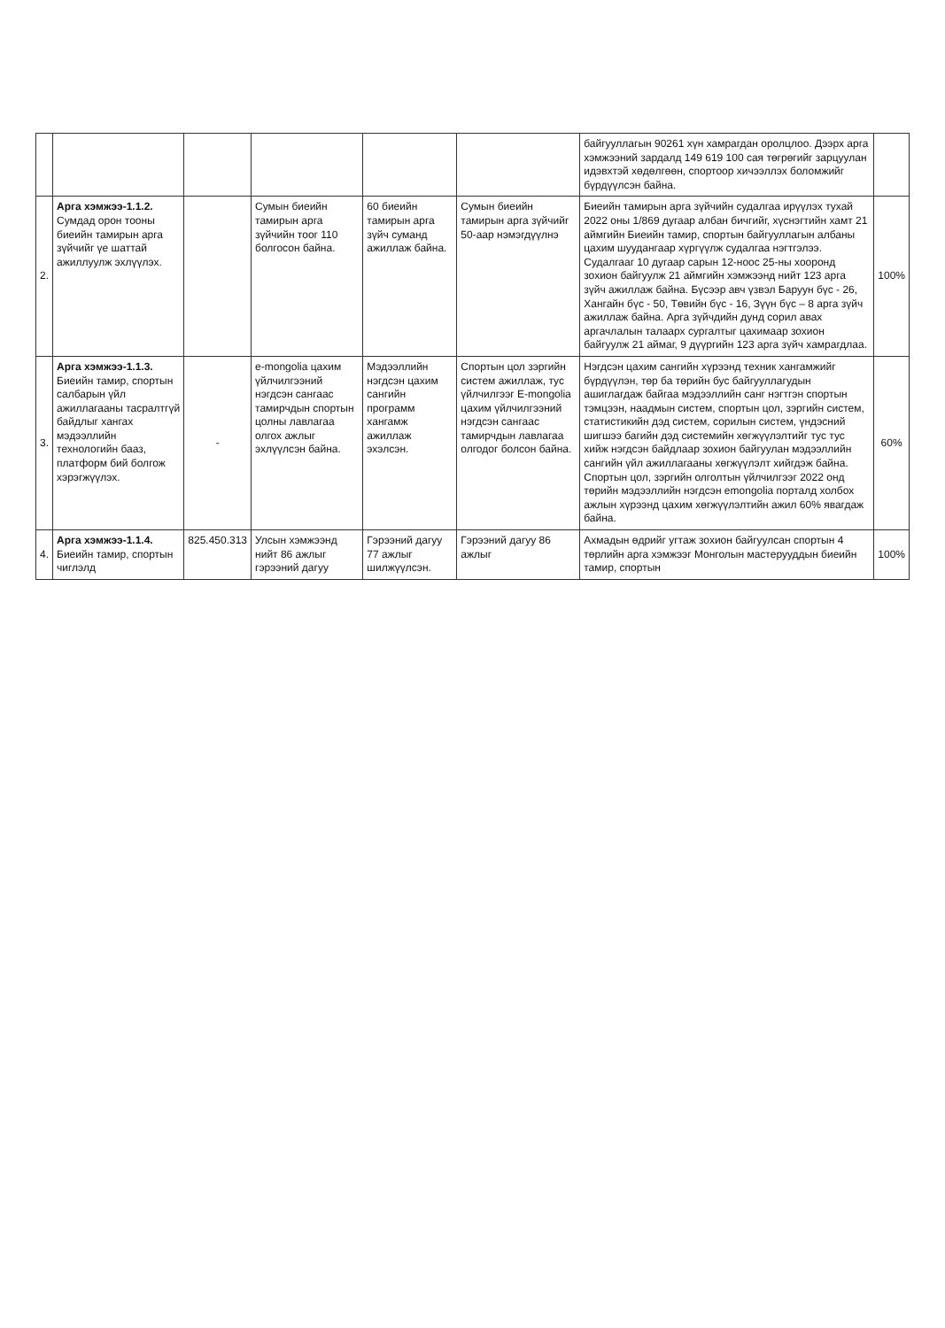| | | | | | | байгууллагын 90261 хүн хамрагдан оролцлоо. Дээрх арга хэмжээний зардалд 149 619 100 сая төгрөгийг зарцуулан идэвхтэй хөдөлгөөн, спортоор хичээллэх боломжийг бүрдүүлсэн байна. | |
| 2. | Арга хэмжээ-1.1.2. Сумдад орон тооны биеийн тамирын арга зүйчийг үе шаттай ажиллуулж эхлүүлэх. | | Сумын биеийн тамирын арга зүйчийн тоог 110 болгосон байна. | 60 биеийн тамирын арга зүйч суманд ажиллаж байна. | Сумын биеийн тамирын арга зүйчийг 50-аар нэмэгдүүлнэ | Биеийн тамирын арга зүйчийн судалгаа ирүүлэх тухай 2022 оны 1/869 дугаар албан бичгийг, хүснэгтийн хамт 21 аймгийн Биеийн тамир, спортын байгууллагын албаны цахим шуудангаар хүргүүлж судалгаа нэгтгэлээ. Судалгааг 10 дугаар сарын 12-ноос 25-ны хооронд зохион байгуулж 21 аймгийн хэмжээнд нийт 123 арга зүйч ажиллаж байна. Бүсээр авч үзвэл Баруун бүс - 26, Хангайн бүс - 50, Төвийн бүс - 16, Зүүн бүс – 8 арга зүйч ажиллаж байна. Арга зүйчдийн дунд сорил авах аргачлалын талаарх сургалтыг цахимаар зохион байгуулж 21 аймаг, 9 дүүргийн 123 арга зүйч хамрагдлаа. | 100% |
| 3. | Арга хэмжээ-1.1.3. Биеийн тамир, спортын салбарын үйл ажиллагааны тасралтгүй байдлыг хангах мэдээллийн технологийн бааз, платформ бий болгож хэрэгжүүлэх. | - | e-mongolia цахим үйлчилгээний нэгдсэн сангаас тамирчдын спортын цолны лавлагаа олгох ажлыг эхлүүлсэн байна. | Мэдээллийн нэгдсэн цахим сангийн программ хангамж ажиллаж эхэлсэн. | Спортын цол зэргийн систем ажиллаж, тус үйлчилгээг E-mongolia цахим үйлчилгээний нэгдсэн сангаас тамирчдын лавлагаа олгодог болсон байна. | Нэгдсэн цахим сангийн хүрээнд техник хангамжийг бүрдүүлэн, төр ба төрийн бус байгууллагудын ашиглагдаж байгаа мэдээллийн санг нэгтгэн спортын тэмцээн, наадмын систем, спортын цол, зэргийн систем, статистикийн дэд систем, сорилын систем, үндэсний шигшээ багийн дэд системийн хөгжүүлэлтийг тус тус хийж нэгдсэн байдлаар зохион байгуулан мэдээллийн сангийн үйл ажиллагааны хөгжүүлэлт хийгдэж байна. Спортын цол, зэргийн олголтын үйлчилгээг 2022 онд төрийн мэдээллийн нэгдсэн emongolia порталд холбох ажлын хүрээнд цахим хөгжүүлэлтийн ажил 60% явагдаж байна. | 60% |
| 4. | Арга хэмжээ-1.1.4. Биеийн тамир, спортын чиглэлд | 825.450.313 | Улсын хэмжээнд нийт 86 ажлыг гэрээний дагуу | Гэрээний дагуу 77 ажлыг шилжүүлсэн. | Гэрээний дагуу 86 ажлыг | Ахмадын өдрийг угтаж зохион байгуулсан спортын 4 төрлийн арга хэмжээг Монголын мастерууддын биеийн тамир, спортын | 100% |